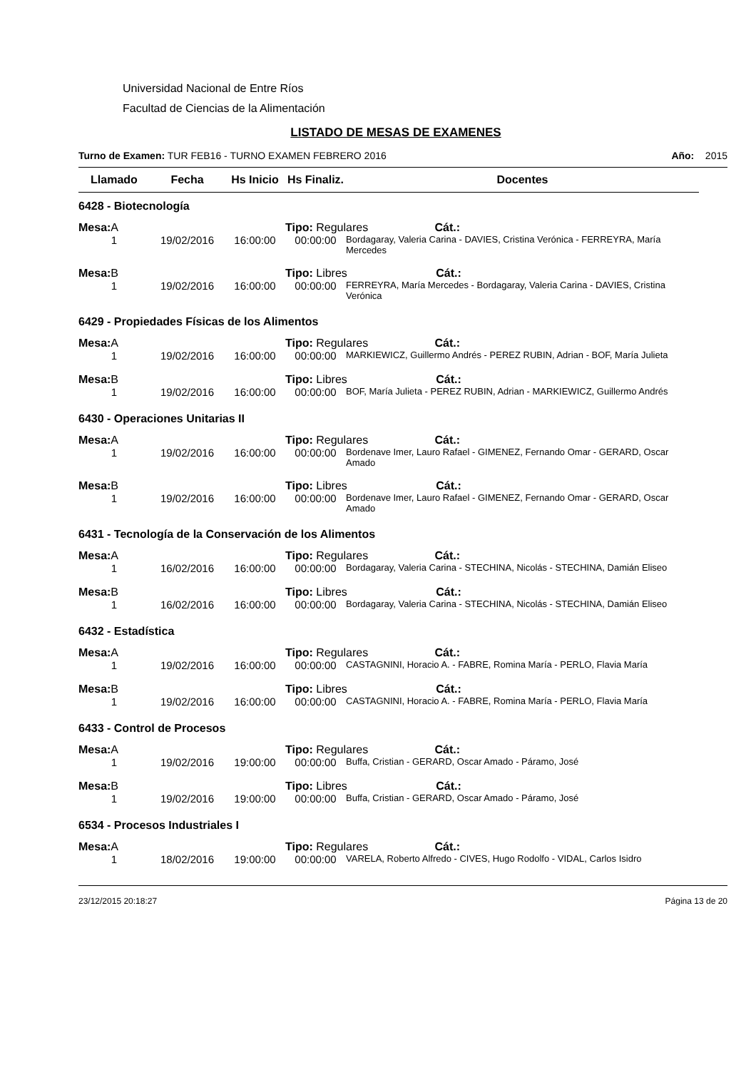Universidad Nacional de Entre Ríos
Facultad de Ciencias de la Alimentación
LISTADO DE MESAS DE EXAMENES
Turno de Examen: TUR FEB16 - TURNO EXAMEN FEBRERO 2016 Año: 2015
| Llamado | Fecha | Hs Inicio | Hs Finaliz. | Docentes |
| --- | --- | --- | --- | --- |
| 6428 - Biotecnología | | | | |
| Mesa: A | | | Tipo: Regulares Cát.: | |
| 1 | 19/02/2016 | 16:00:00 | 00:00:00 | Bordagaray, Valeria Carina - DAVIES, Cristina Verónica - FERREYRA, María Mercedes |
| Mesa: B | | | Tipo: Libres Cát.: | |
| 1 | 19/02/2016 | 16:00:00 | 00:00:00 | FERREYRA, María Mercedes - Bordagaray, Valeria Carina - DAVIES, Cristina Verónica |
| 6429 - Propiedades Físicas de los Alimentos | | | | |
| Mesa: A | | | Tipo: Regulares Cát.: | |
| 1 | 19/02/2016 | 16:00:00 | 00:00:00 | MARKIEWICZ, Guillermo Andrés - PEREZ RUBIN, Adrian - BOF, María Julieta |
| Mesa: B | | | Tipo: Libres Cát.: | |
| 1 | 19/02/2016 | 16:00:00 | 00:00:00 | BOF, María Julieta - PEREZ RUBIN, Adrian - MARKIEWICZ, Guillermo Andrés |
| 6430 - Operaciones Unitarias II | | | | |
| Mesa: A | | | Tipo: Regulares Cát.: | |
| 1 | 19/02/2016 | 16:00:00 | 00:00:00 | Bordenave Imer, Lauro Rafael - GIMENEZ, Fernando Omar - GERARD, Oscar Amado |
| Mesa: B | | | Tipo: Libres Cát.: | |
| 1 | 19/02/2016 | 16:00:00 | 00:00:00 | Bordenave Imer, Lauro Rafael - GIMENEZ, Fernando Omar - GERARD, Oscar Amado |
| 6431 - Tecnología de la Conservación de los Alimentos | | | | |
| Mesa: A | | | Tipo: Regulares Cát.: | |
| 1 | 16/02/2016 | 16:00:00 | 00:00:00 | Bordagaray, Valeria Carina - STECHINA, Nicolás - STECHINA, Damián Eliseo |
| Mesa: B | | | Tipo: Libres Cát.: | |
| 1 | 16/02/2016 | 16:00:00 | 00:00:00 | Bordagaray, Valeria Carina - STECHINA, Nicolás - STECHINA, Damián Eliseo |
| 6432 - Estadística | | | | |
| Mesa: A | | | Tipo: Regulares Cát.: | |
| 1 | 19/02/2016 | 16:00:00 | 00:00:00 | CASTAGNINI, Horacio A. - FABRE, Romina María - PERLO, Flavia María |
| Mesa: B | | | Tipo: Libres Cát.: | |
| 1 | 19/02/2016 | 16:00:00 | 00:00:00 | CASTAGNINI, Horacio A. - FABRE, Romina María - PERLO, Flavia María |
| 6433 - Control de Procesos | | | | |
| Mesa: A | | | Tipo: Regulares Cát.: | |
| 1 | 19/02/2016 | 19:00:00 | 00:00:00 | Buffa, Cristian - GERARD, Oscar Amado - Páramo, José |
| Mesa: B | | | Tipo: Libres Cát.: | |
| 1 | 19/02/2016 | 19:00:00 | 00:00:00 | Buffa, Cristian - GERARD, Oscar Amado - Páramo, José |
| 6534 - Procesos Industriales I | | | | |
| Mesa: A | | | Tipo: Regulares Cát.: | |
| 1 | 18/02/2016 | 19:00:00 | 00:00:00 | VARELA, Roberto Alfredo - CIVES, Hugo Rodolfo - VIDAL, Carlos Isidro |
23/12/2015 20:18:27 Página 13 de 20